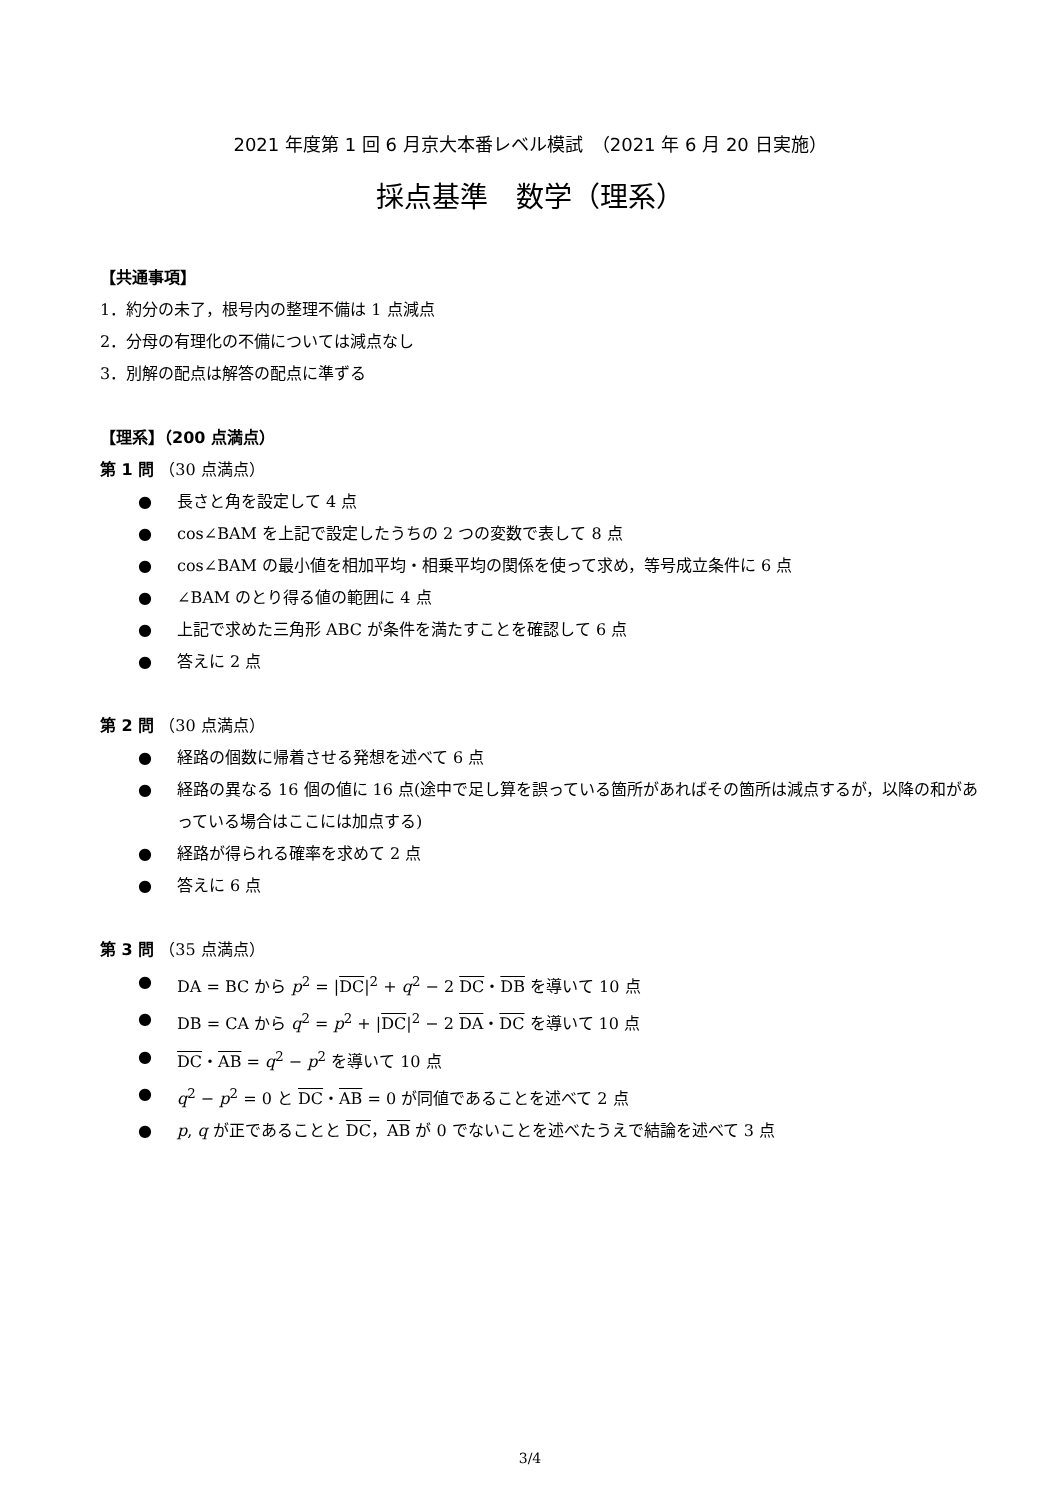2021 年度第 1 回 6 月京大本番レベル模試　（2021 年 6 月 20 日実施）
採点基準　数学（理系）
【共通事項】
1．約分の未了，根号内の整理不備は 1 点減点
2．分母の有理化の不備については減点なし
3．別解の配点は解答の配点に準ずる
【理系】（200 点満点）
第 1 問 （30 点満点）
● 長さと角を設定して 4 点
● cos∠BAM を上記で設定したうちの 2 つの変数で表して 8 点
● cos∠BAM の最小値を相加平均・相乗平均の関係を使って求め，等号成立条件に 6 点
● ∠BAM のとり得る値の範囲に 4 点
● 上記で求めた三角形 ABC が条件を満たすことを確認して 6 点
● 答えに 2 点
第 2 問 （30 点満点）
● 経路の個数に帰着させる発想を述べて 6 点
● 経路の異なる 16 個の値に 16 点(途中で足し算を誤っている箇所があればその箇所は減点するが，以降の和があっている場合はここには加点する)
● 経路が得られる確率を求めて 2 点
● 答えに 6 点
第 3 問 （35 点満点）
● DA = BC から p<sup>2</sup> = |DC|<sup>2</sup> + q<sup>2</sup> − 2 DC・DB を導いて 10 点
● DB = CA から q<sup>2</sup> = p<sup>2</sup> + |DC|<sup>2</sup> − 2 DA・DC を導いて 10 点
● DC・AB = q<sup>2</sup> − p<sup>2</sup> を導いて 10 点
● q<sup>2</sup> − p<sup>2</sup> = 0 と DC・AB = 0 が同値であることを述べて 2 点
● p, q が正であることと DC，AB が 0 でないことを述べたうえで結論を述べて 3 点
3/4